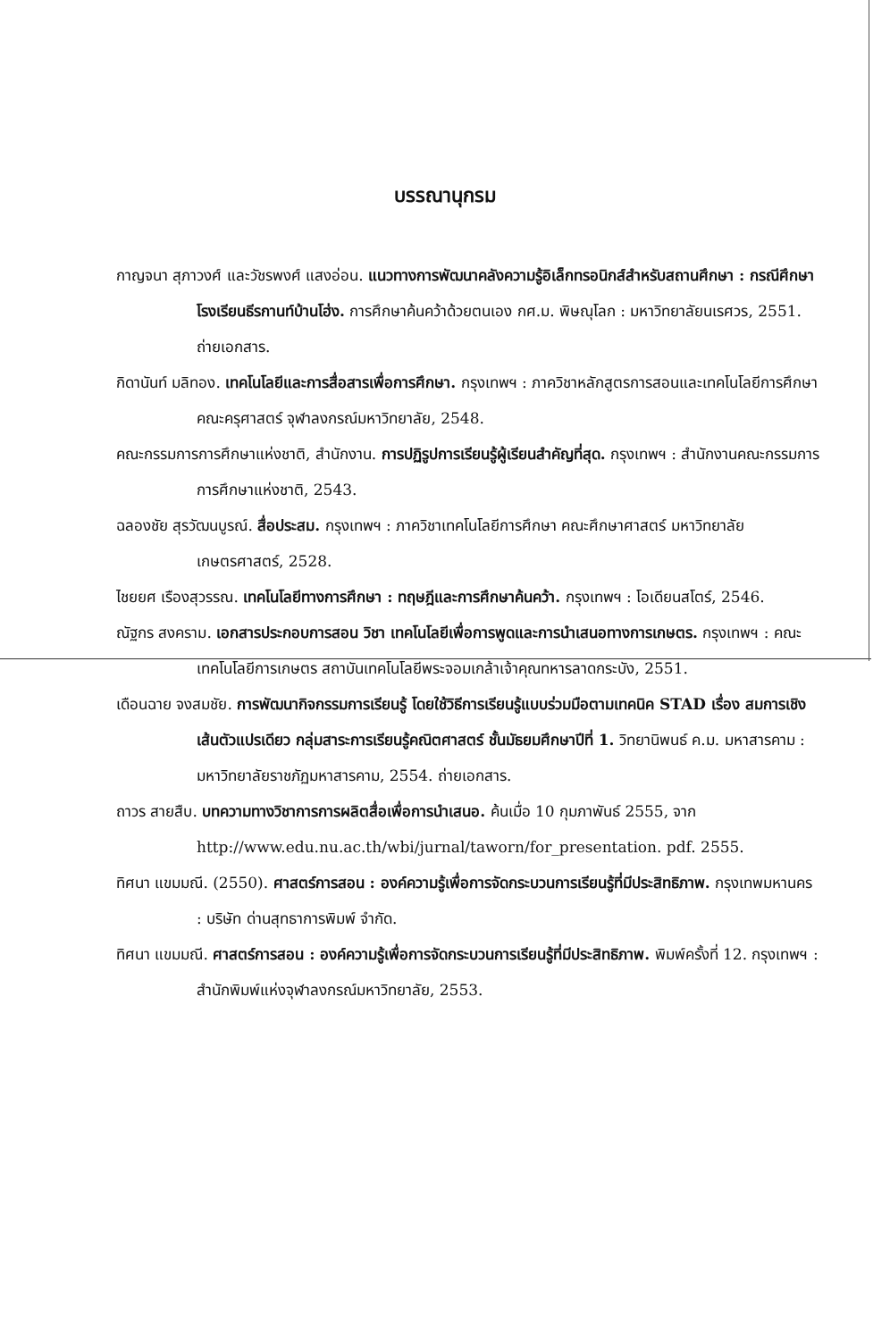บรรณานุกรม
กาญจนา สุภาวงศ์ และวัชรพงศ์ แสงอ่อน. แนวทางการพัฒนาคลังความรู้อิเล็กทรอนิกส์สำหรับสถานศึกษา : กรณีศึกษาโรงเรียนธีรกานท์บ้านโฮ่ง. การศึกษาค้นคว้าด้วยตนเอง กศ.ม. พิษณุโลก : มหาวิทยาลัยนเรศวร, 2551. ถ่ายเอกสาร.
กิดานันท์ มลิทอง. เทคโนโลยีและการสื่อสารเพื่อการศึกษา. กรุงเทพฯ : ภาควิชาหลักสูตรการสอนและเทคโนโลยีการศึกษา คณะครุศาสตร์ จุฬาลงกรณ์มหาวิทยาลัย, 2548.
คณะกรรมการการศึกษาแห่งชาติ, สำนักงาน. การปฏิรูปการเรียนรู้ผู้เรียนสำคัญที่สุด. กรุงเทพฯ : สำนักงานคณะกรรมการการศึกษาแห่งชาติ, 2543.
ฉลองชัย สุรวัฒนบูรณ์. สื่อประสม. กรุงเทพฯ : ภาควิชาเทคโนโลยีการศึกษา คณะศึกษาศาสตร์ มหาวิทยาลัยเกษตรศาสตร์, 2528.
ไชยยศ เรืองสุวรรณ. เทคโนโลยีทางการศึกษา : ทฤษฎีและการศึกษาค้นคว้า. กรุงเทพฯ : โอเดียนสโตร์, 2546.
ณัฐกร สงคราม. เอกสารประกอบการสอน วิชา เทคโนโลยีเพื่อการพูดและการนำเสนอทางการเกษตร. กรุงเทพฯ : คณะเทคโนโลยีการเกษตร สถาบันเทคโนโลยีพระจอมเกล้าเจ้าคุณทหารลาดกระบัง, 2551.
เดือนฉาย จงสมชัย. การพัฒนากิจกรรมการเรียนรู้ โดยใช้วิธีการเรียนรู้แบบร่วมมือตามเทคนิค STAD เรื่อง สมการเชิงเส้นตัวแปรเดียว กลุ่มสาระการเรียนรู้คณิตศาสตร์ ชั้นมัธยมศึกษาปีที่ 1. วิทยานิพนธ์ ค.ม. มหาสารคาม : มหาวิทยาลัยราชภัฏมหาสารคาม, 2554. ถ่ายเอกสาร.
ถาวร สายสืบ. บทความทางวิชาการการผลิตสื่อเพื่อการนำเสนอ. ค้นเมื่อ 10 กุมภาพันธ์ 2555, จาก http://www.edu.nu.ac.th/wbi/jurnal/taworn/for_presentation. pdf. 2555.
ทิศนา แขมมณี. (2550). ศาสตร์การสอน : องค์ความรู้เพื่อการจัดกระบวนการเรียนรู้ที่มีประสิทธิภาพ. กรุงเทพมหานคร : บริษัท ด่านสุทธาการพิมพ์ จำกัด.
ทิศนา แขมมณี. ศาสตร์การสอน : องค์ความรู้เพื่อการจัดกระบวนการเรียนรู้ที่มีประสิทธิภาพ. พิมพ์ครั้งที่ 12. กรุงเทพฯ : สำนักพิมพ์แห่งจุฬาลงกรณ์มหาวิทยาลัย, 2553.